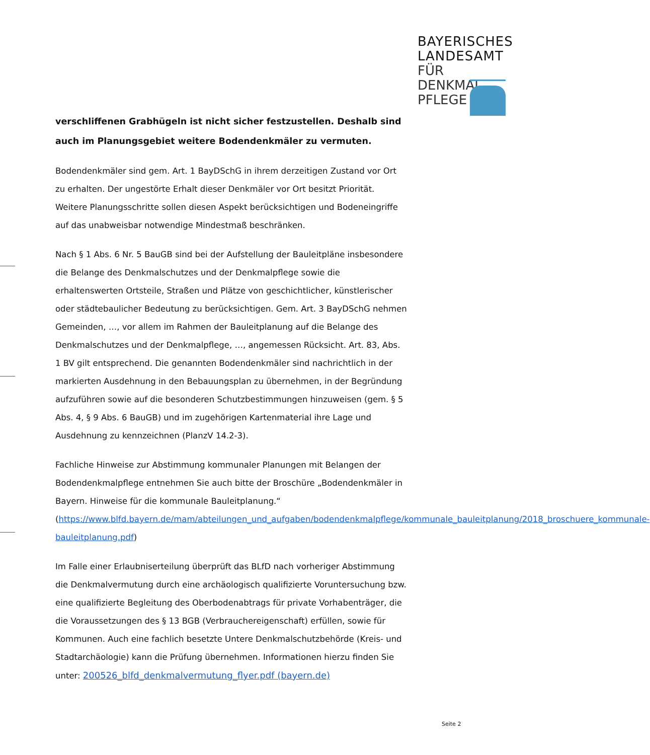BAYERISCHES
LANDESAMT
FÜR DENKMAL
PFLEGE
verschliffenen Grabhügeln ist nicht sicher festzustellen. Deshalb sind auch im Planungsgebiet weitere Bodendenkmäler zu vermuten.
Bodendenkmäler sind gem. Art. 1 BayDSchG in ihrem derzeitigen Zustand vor Ort zu erhalten. Der ungestörte Erhalt dieser Denkmäler vor Ort besitzt Priorität. Weitere Planungsschritte sollen diesen Aspekt berücksichtigen und Bodeneingriffe auf das unabweisbar notwendige Mindestmaß beschränken.
Nach § 1 Abs. 6 Nr. 5 BauGB sind bei der Aufstellung der Bauleitpläne insbesondere die Belange des Denkmalschutzes und der Denkmalpflege sowie die erhaltenswerten Ortsteile, Straßen und Plätze von geschichtlicher, künstlerischer oder städtebaulicher Bedeutung zu berücksichtigen. Gem. Art. 3 BayDSchG nehmen Gemeinden, …, vor allem im Rahmen der Bauleitplanung auf die Belange des Denkmalschutzes und der Denkmalpflege, …, angemessen Rücksicht. Art. 83, Abs. 1 BV gilt entsprechend. Die genannten Bodendenkmäler sind nachrichtlich in der markierten Ausdehnung in den Bebauungsplan zu übernehmen, in der Begründung aufzuführen sowie auf die besonderen Schutzbestimmungen hinzuweisen (gem. § 5 Abs. 4, § 9 Abs. 6 BauGB) und im zugehörigen Kartenmaterial ihre Lage und Ausdehnung zu kennzeichnen (PlanzV 14.2-3).
Fachliche Hinweise zur Abstimmung kommunaler Planungen mit Belangen der Bodendenkmalpflege entnehmen Sie auch bitte der Broschüre „Bodendenkmäler in Bayern. Hinweise für die kommunale Bauleitplanung.“ (https://www.blfd.bayern.de/mam/abteilungen_und_aufgaben/bodendenkmalpflege/kommunale_bauleitplanung/2018_broschuere_kommunale-bauleitplanung.pdf)
Im Falle einer Erlaubniserteilung überprüft das BLfD nach vorheriger Abstimmung die Denkmalvermutung durch eine archäologisch qualifizierte Voruntersuchung bzw. eine qualifizierte Begleitung des Oberbodenabtrags für private Vorhabenträger, die die Voraussetzungen des § 13 BGB (Verbrauchereigenschaft) erfüllen, sowie für Kommunen. Auch eine fachlich besetzte Untere Denkmalschutzbehörde (Kreis- und Stadtarchäologie) kann die Prüfung übernehmen. Informationen hierzu finden Sie unter: 200526_blfd_denkmalvermutung_flyer.pdf (bayern.de)
Seite 2